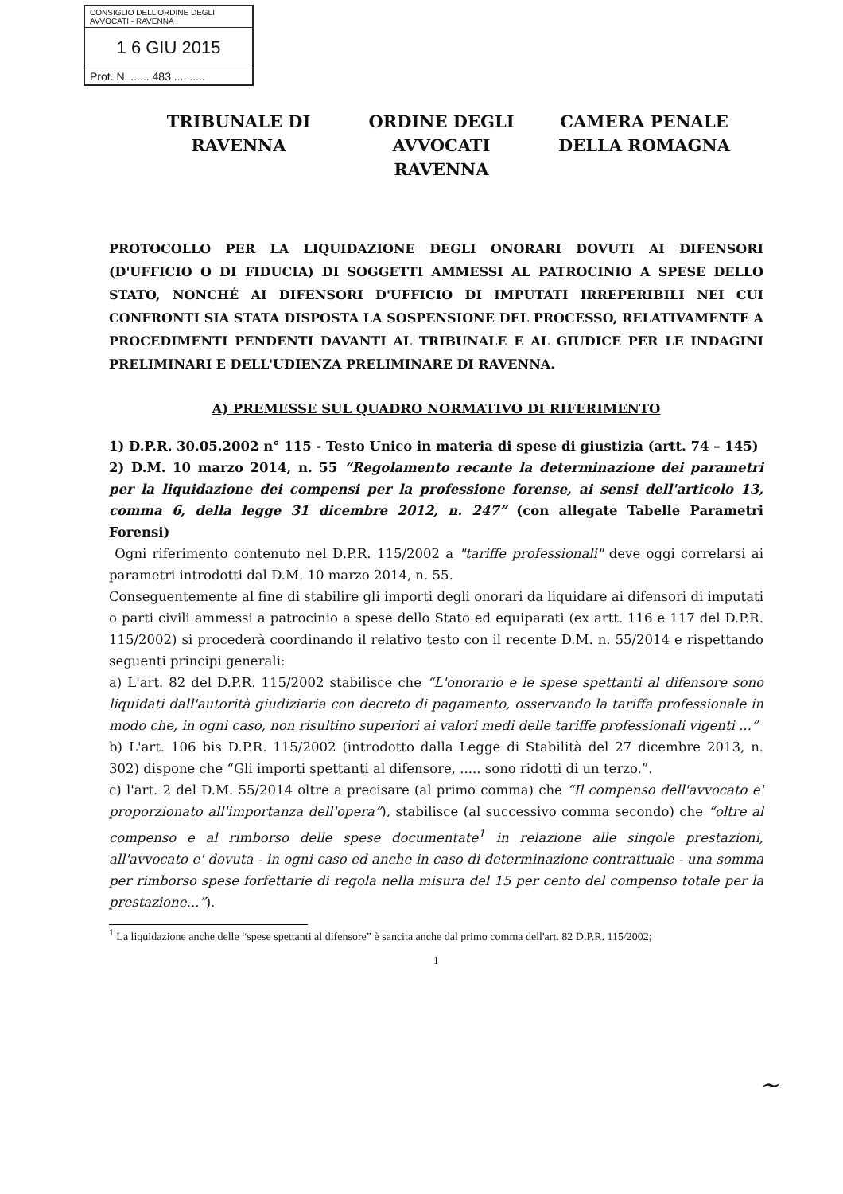CONSIGLIO DELL'ORDINE DEGLI AVVOCATI - RAVENNA
1 6 GIU 2015
Prot. N. ...... 483 ..........
TRIBUNALE DI RAVENNA
ORDINE DEGLI AVVOCATI RAVENNA
CAMERA PENALE DELLA ROMAGNA
PROTOCOLLO PER LA LIQUIDAZIONE DEGLI ONORARI DOVUTI AI DIFENSORI (D'UFFICIO O DI FIDUCIA) DI SOGGETTI AMMESSI AL PATROCINIO A SPESE DELLO STATO, NONCHÉ AI DIFENSORI D'UFFICIO DI IMPUTATI IRREPERIBILI NEI CUI CONFRONTI SIA STATA DISPOSTA LA SOSPENSIONE DEL PROCESSO, RELATIVAMENTE A PROCEDIMENTI PENDENTI DAVANTI AL TRIBUNALE E AL GIUDICE PER LE INDAGINI PRELIMINARI E DELL'UDIENZA PRELIMINARE DI RAVENNA.
A) PREMESSE SUL QUADRO NORMATIVO DI RIFERIMENTO
1) D.P.R. 30.05.2002 n° 115 - Testo Unico in materia di spese di giustizia (artt. 74 – 145)
2) D.M. 10 marzo 2014, n. 55 “Regolamento recante la determinazione dei parametri per la liquidazione dei compensi per la professione forense, ai sensi dell'articolo 13, comma 6, della legge 31 dicembre 2012, n. 247” (con allegate Tabelle Parametri Forensi)
Ogni riferimento contenuto nel D.P.R. 115/2002 a "tariffe professionali" deve oggi correlarsi ai parametri introdotti dal D.M. 10 marzo 2014, n. 55.
Conseguentemente al fine di stabilire gli importi degli onorari da liquidare ai difensori di imputati o parti civili ammessi a patrocinio a spese dello Stato ed equiparati (ex artt. 116 e 117 del D.P.R. 115/2002) si procederà coordinando il relativo testo con il recente D.M. n. 55/2014 e rispettando seguenti principi generali:
a) L'art. 82 del D.P.R. 115/2002 stabilisce che “L'onorario e le spese spettanti al difensore sono liquidati dall'autorità giudiziaria con decreto di pagamento, osservando la tariffa professionale in modo che, in ogni caso, non risultino superiori ai valori medi delle tariffe professionali vigenti ...”
b) L'art. 106 bis D.P.R. 115/2002 (introdotto dalla Legge di Stabilità del 27 dicembre 2013, n. 302) dispone che “Gli importi spettanti al difensore, ..... sono ridotti di un terzo.”.
c) l'art. 2 del D.M. 55/2014 oltre a precisare (al primo comma) che “Il compenso dell'avvocato e' proporzionato all'importanza dell'opera”), stabilisce (al successivo comma secondo) che “oltre al compenso e al rimborso delle spese documentate<sup>1</sup> in relazione alle singole prestazioni, all'avvocato e' dovuta - in ogni caso ed anche in caso di determinazione contrattuale - una somma per rimborso spese forfettarie di regola nella misura del 15 per cento del compenso totale per la prestazione...”).
<sup>1</sup> La liquidazione anche delle “spese spettanti al difensore” è sancita anche dal primo comma dell'art. 82 D.P.R. 115/2002;
1
~